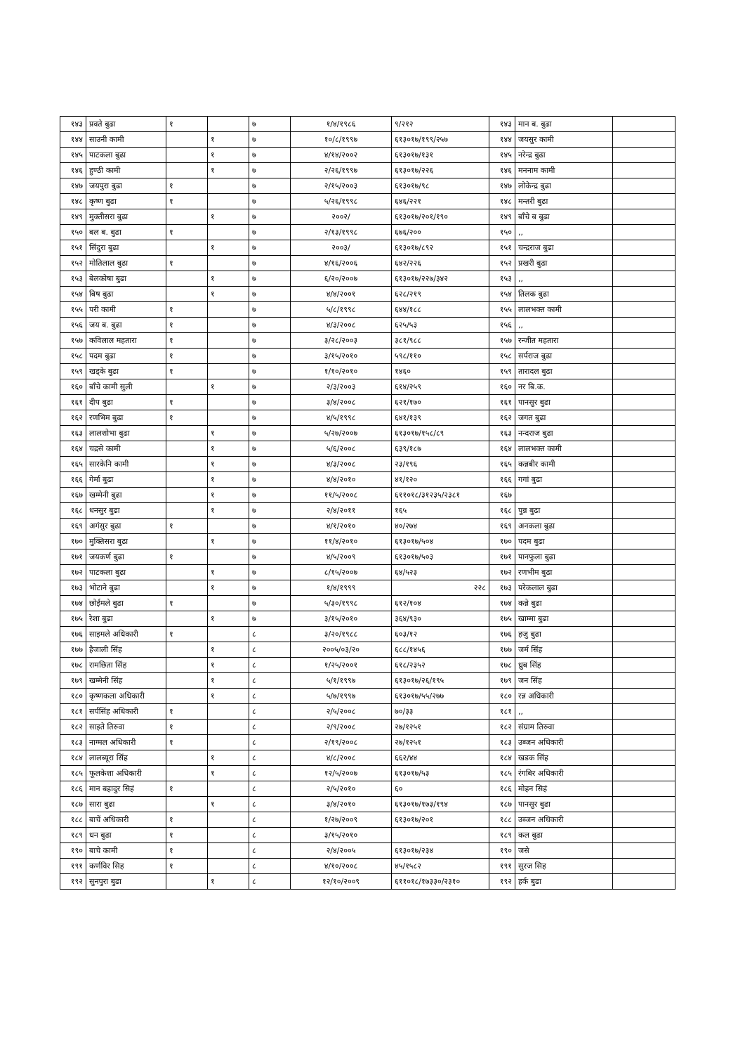| १४३ | प्रवते बुढा | १ | | ७ | १/४/१९८६ | ९/२१२ | १४३ | मान ब. बुढा | |
| १४४ | साउनी कामी | | १ | ७ | १०/८/१९९७ | ६१३०१७/१९९/२५७ | १४४ | जयसुर कामी | |
| १४५ | पाटकला बुढा | | १ | ७ | ४/१४/२००२ | ६१३०१७/१३१ | १४५ | नरेन्द्र बुढा | |
| १४६ | हुण्ठी कामी | | १ | ७ | २/२६/१९९७ | ६१३०१७/२२६ | १४६ | मननाम कामी | |
| १४७ | जयपुरा बुढा | १ | | ७ | २/१५/२००३ | ६१३०१७/९८ | १४७ | लोकेन्द्र बुढा | |
| १४८ | कृष्ण बुढा | १ | | ७ | ५/२६/१९९८ | ६४६/२२१ | १४८ | मन्तरी बुढा | |
| १४९ | मुक्तीसरा बुढा | | १ | ७ | २००२/ | ६१३०१७/२०१/१९० | १४९ | बाँचे ब बुढा | |
| १५० | बल ब. बुढा | १ | | ७ | २/१३/१९९८ | ६७६/२०० | १५० | ,, | |
| १५१ | सिंदुरा बुढा | | १ | ७ | २००३/ | ६१३०१७/८९२ | १५१ | चन्द्रराज बुढा | |
| १५२ | मोतिलाल बुढा | १ | | ७ | ४/१६/२००६ | ६४२/२२६ | १५२ | प्रखरी बुढा | |
| १५३ | बेलकोषा बुढा | | १ | ७ | ६/२०/२००७ | ६१३०१७/२२७/३४२ | १५३ | ,, | |
| १५४ | बिष बुढा | | १ | ७ | ४/४/२००१ | ६२८/२१९ | १५४ | तिलक बुढा | |
| १५५ | परी कामी | १ | | ७ | ५/८/१९९८ | ६४४/१८८ | १५५ | लालभक्त कामी | |
| १५६ | जय ब. बुढा | १ | | ७ | ४/३/२००८ | ६२५/५३ | १५६ | ,, | |
| १५७ | कविलाल महतारा | १ | | ७ | ३/२८/२००३ | ३८१/९८८ | १५७ | रन्जीत महतारा | |
| १५८ | पदम बुढा | १ | | ७ | ३/१५/२०१० | ५९८/११० | १५८ | सर्पराज बुढा | |
| १५९ | खड्के बुढा | १ | | ७ | १/१०/२०१० | १४६० | १५९ | तारादल बुढा | |
| १६० | बाँचे कामी सुली | | १ | ७ | २/३/२००३ | ६१४/२५९ | १६० | नर बि.क. | |
| १६१ | दीप बुढा | १ | | ७ | ३/४/२००८ | ६२१/१७० | १६१ | पानसुर बुढा | |
| १६२ | रणभिम बुढा | १ | | ७ | ४/५/१९९८ | ६४१/१३९ | १६२ | जगत बुढा | |
| १६३ | लालशोभा बुढा | | १ | ७ | ५/२७/२००७ | ६१३०१७/१५८/८९ | १६३ | नन्दराज बुढा | |
| १६४ | चद्रसे कामी | | १ | ७ | ५/६/२००८ | ६३९/१८७ | १६४ | लालभक्त कामी | |
| १६५ | सारकेनि कामी | | १ | ७ | ४/३/२००८ | २३/१९६ | १६५ | कन्नबीर कामी | |
| १६६ | गेर्मा बुढा | | १ | ७ | ४/४/२०१० | ४१/१२० | १६६ | गगां बुढा | |
| १६७ | खम्मेनी बुढा | | १ | ७ | ११/५/२००८ | ६११०१८/३१२३५/२३८१ | १६७ | | |
| १६८ | धनसुर बुढा | | १ | ७ | २/४/२०११ | १६५ | १६८ | पुन्न बुढा | |
| १६९ | अगंसुर बुढा | १ | | ७ | ४/१/२०१० | ४०/२७४ | १६९ | अनकला बुढा | |
| १७० | मुक्तिसरा बुढा | | १ | ७ | ११/४/२०१० | ६१३०१७/५०४ | १७० | पदम बुढा | |
| १७१ | जयकर्ण बुढा | १ | | ७ | ४/५/२००९ | ६१३०१७/५०३ | १७१ | पानफुला बुढा | |
| १७२ | पाटकला बुढा | | १ | ७ | ८/१५/२००७ | ६४/५२३ | १७२ | रणभीम बुढा | |
| १७३ | भोटाने बुढा | | १ | ७ | १/४/१९९९ | २२८ | १७३ | परेकलाल बुढा | |
| १७४ | छोईमले बुढा | १ | | ७ | ५/३०/१९९८ | ६१२/१०४ | १७४ | कन्ने बुढा | |
| १७५ | रेशा बुढा | | १ | ७ | ३/१५/२०१० | ३६४/९३० | १७५ | खाम्मा बुढा | |
| १७६ | साइमले अधिकारी | १ | | ८ | ३/२०/१९८८ | ६०३/१२ | १७६ | हजु बुढा | |
| १७७ | हैजाली सिंह | | १ | ८ | २००५/०३/२० | ६८८/१४५६ | १७७ | जर्म सिंह | |
| १७८ | रामछिता सिंह | | १ | ८ | १/२५/२००१ | ६१८/२३५२ | १७८ | ध्रुब सिंह | |
| १७९ | खम्मेनी सिंह | | १ | ८ | ५/१/१९९७ | ६१३०१७/२६/१९५ | १७९ | जन सिंह | |
| १८० | कृष्णकला अधिकारी | | १ | ८ | ५/७/१९९७ | ६१३०१७/५५/२७७ | १८० | रन्न अधिकारी | |
| १८१ | सर्पसिंह अधिकारी | १ | | ८ | २/५/२००८ | ७०/३३ | १८१ | ,, | |
| १८२ | साइते तिरुवा | १ | | ८ | २/९/२००८ | २७/१२५१ | १८२ | संग्राम तिरुवा | |
| १८३ | नाग्मल अधिकारी | १ | | ८ | २/१९/२००८ | २७/१२५१ | १८३ | उब्जन अधिकारी | |
| १८४ | लालब्यूरा सिंह | | १ | ८ | ४/८/२००८ | ६६२/४४ | १८४ | खडक सिंह | |
| १८५ | फूलकेशा अधिकारी | | १ | ८ | १२/५/२००७ | ६१३०१७/५३ | १८५ | रंगबिर अधिकारी | |
| १८६ | मान बहादुर सिहं | १ | | ८ | २/५/२०१० | ६० | १८६ | मोहन सिहं | |
| १८७ | सारा बुढा | | १ | ८ | ३/४/२०१० | ६१३०१७/१७३/१९४ | १८७ | पानसुर बुढा | |
| १८८ | बाचें अधिकारी | १ | | ८ | १/२७/२००९ | ६१३०१७/२०१ | १८८ | उब्जन अधिकारी | |
| १८९ | धन बुढा | १ | | ८ | ३/१५/२०१० | | १८९ | कल बुढा | |
| १९० | बाचे कामी | १ | | ८ | २/४/२००५ | ६१३०१७/२३४ | १९० | जसे | |
| १९१ | कर्णविर सिह | १ | | ८ | ४/१०/२००८ | ४५/१५८२ | १९१ | सुरज सिह | |
| १९२ | सुनपुरा बुढा | | १ | ८ | १२/१०/२००९ | ६११०१८/१७३३०/२३१० | १९२ | हर्क बुढा | |